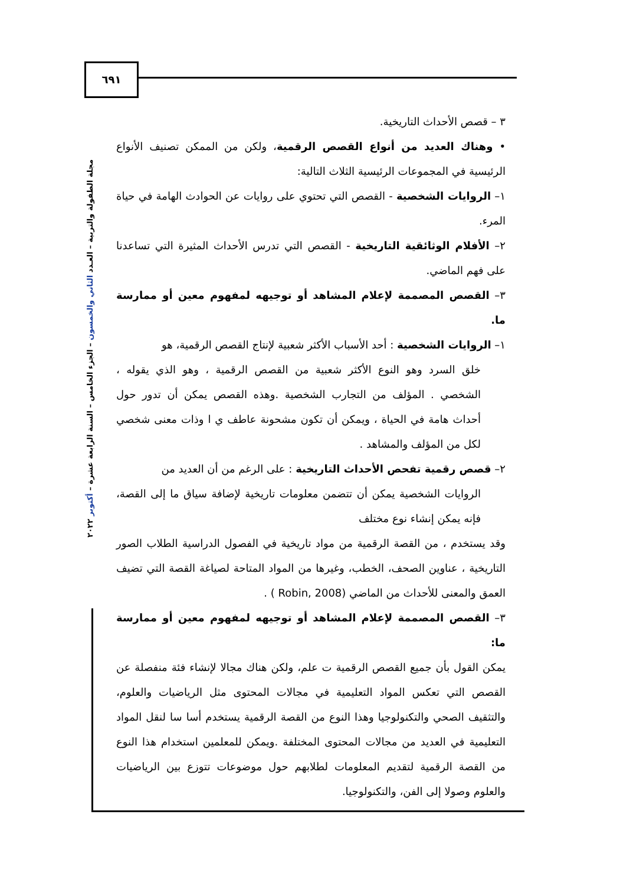٦٩١
مجلة الطفولة والتربية – العـدد الثاني والخمسون – الجزء الخامس – السنة الرابعة عشرة – أكتوبر ٢٠٢٢
٣ – قصص الأحداث التاريخية.
• وهناك العديد من أنواع القصص الرقمية، ولكن من الممكن تصنيف الأنواع الرئيسية في المجموعات الرئيسية الثلاث التالية:
١– الروايات الشخصية - القصص التي تحتوي على روايات عن الحوادث الهامة في حياة المرء.
٢– الأفلام الوثائقية التاريخية - القصص التي تدرس الأحداث المثيرة التي تساعدنا على فهم الماضي.
٣– القصص المصممة لإعلام المشاهد أو توجيهه لمفهوم معين أو ممارسة ما.
١– الروايات الشخصية : أحد الأسباب الأكثر شعبية لإنتاج القصص الرقمية، هو
خلق السرد وهو النوع الأكثر شعبية من القصص الرقمية ، وهو الذي يقوله ، الشخصي . المؤلف من التجارب الشخصية .وهذه القصص يمكن أن تدور حول أحداث هامة في الحياة ، ويمكن أن تكون مشحونة عاطف ي ا وذات معنى شخصي لكل من المؤلف والمشاهد .
٢– قصص رقمية تفحص الأحداث التاريخية : على الرغم من أن العديد من
الروايات الشخصية يمكن أن تتضمن معلومات تاريخية لإضافة سياق ما إلى القصة، فإنه يمكن إنشاء نوع مختلف
وقد يستخدم ، من القصة الرقمية من مواد تاريخية في الفصول الدراسية الطلاب الصور التاريخية ، عناوين الصحف، الخطب، وغيرها من المواد المتاحة لصياغة القصة التي تضيف العمق والمعنى للأحداث من الماضي (Robin, 2008 ) .
٣– القصص المصممة لإعلام المشاهد أو توجيهه لمفهوم معين أو ممارسة ما:
يمكن القول بأن جميع القصص الرقمية ت علم، ولكن هناك مجالا لإنشاء فئة منفصلة عن القصص التي تعكس المواد التعليمية في مجالات المحتوى مثل الرياضيات والعلوم، والتثقيف الصحي والتكنولوجيا وهذا النوع من القصة الرقمية يستخدم أسا سا لنقل المواد التعليمية في العديد من مجالات المحتوى المختلفة .ويمكن للمعلمين استخدام هذا النوع من القصة الرقمية لتقديم المعلومات لطلابهم حول موضوعات تتوزع بين الرياضيات والعلوم وصولا إلى الفن، والتكنولوجيا.